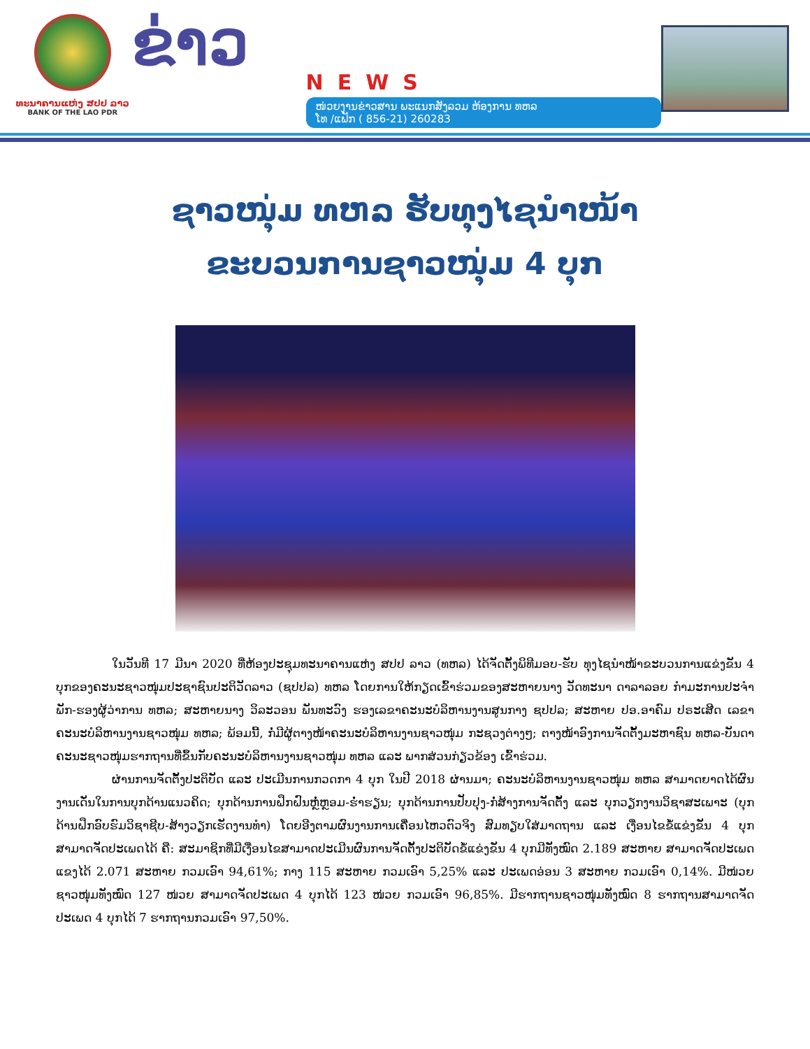ທະນາຄານແຫ່ງ ສປປ ລາວ
BANK OF THE LAO PDR
ຂ່າວ
NEWS
ໜ່ວຍງານຂ່າວສານ ພະແນກສັງລວມ ຫ້ອງການ ທຫລ
ໂທ /ແຟັກ ( 856-21) 260283
ຊາວໜຸ່ມ ທຫລ ຮັບທຸງໄຊນຳໜ້າ
ຂະບວນການຊາວໜຸ່ມ 4 ບຸກ
ໃນວັນທີ 17 ມີນາ 2020 ທີ່ຫ້ອງປະຊຸມທະນາຄານແຫ່ງ ສປປ ລາວ (ທຫລ) ໄດ້ຈັດຕັ້ງພິທີມອບ-ຮັບ ທຸງໄຊນຳໜ້າຂະບວນການແຂ່ງຂັນ 4 ບຸກຂອງຄະນະຊາວໜຸ່ມປະຊາຊົນປະຕິວັດລາວ (ຊປປລ) ທຫລ ໂດຍການໃຫ້ກຽດເຂົ້າຮ່ວມຂອງສະຫາຍນາງ ວັດທະນາ ດາລາລອຍ ກຳມະການປະຈຳພັກ-ຮອງຜູ້ວ່າການ ທຫລ; ສະຫາຍນາງ ວິລະວອນ ພັນທະວົງ ຮອງເລຂາຄະນະບໍລິຫານງານສູນກາງ ຊປປລ; ສະຫາຍ ປອ.ອາຄົມ ປຣະເສີດ ເລຂາຄະນະບໍລິຫານງານຊາວໜຸ່ມ ທຫລ; ພ້ອມນີ້, ກໍ່ມີຜູ້ຕາງໜ້າຄະນະບໍລິຫານງານຊາວໜຸ່ມ ກະຊວງຕ່າງໆ; ຕາງໜ້າອົງການຈັດຕັ້ງມະຫາຊົນ ທຫລ-ບັນດາຄະນະຊາວໜຸ່ມຮາກຖານທີ່ຂຶ້ນກັບຄະນະບໍລິຫານງານຊາວໜຸ່ມ ທຫລ ແລະ ພາກສ່ວນກ່ຽວຂ້ອງ ເຂົ້າຮ່ວມ.
ຜ່ານການຈັດຕັ້ງປະຕິບັດ ແລະ ປະເມີນການກວດກາ 4 ບຸກ ໃນປີ 2018 ຜ່ານມາ; ຄະນະບໍລິຫານງານຊາວໜຸ່ມ ທຫລ ສາມາດຍາດໄດ້ຜົນງານເດັ່ນໃນການບຸກດ້ານແນວຄິດ; ບຸກດ້ານການຝຶກຝົນຫຼໍ່ຫຼອມ-ຮໍ່າຮຽນ; ບຸກດ້ານການປັບປຸງ-ກໍ່ສ້າງການຈັດຕັ້ງ ແລະ ບຸກວຽກງານວິຊາສະເພາະ (ບຸກດ້ານຝຶກອົບຮົມວິຊາຊີບ-ສ້າງວຽກເຮັດງານທຳ) ໂດຍອີງຕາມຜົນງານການເຄື່ອນໄຫວຕົວຈິງ ສົມທຽບໃສ່ມາດຖານ ແລະ ເງື່ອນໄຂຂໍ້ແຂ່ງຂັນ 4 ບຸກ ສາມາດຈັດປະເພດໄດ້ ຄື: ສະມາຊິກທີ່ມີເງື່ອນໄຂສາມາດປະເມີນຜົນການຈັດຕັ້ງປະຕິບັດຂໍ້ແຂ່ງຂັນ 4 ບຸກມີທັງໝົດ 2.189 ສະຫາຍ ສາມາດຈັດປະເພດແຂງໄດ້ 2.071 ສະຫາຍ ກວມເອົາ 94,61%; ກາງ 115 ສະຫາຍ ກວມເອົາ 5,25% ແລະ ປະເພດອ່ອນ 3 ສະຫາຍ ກວມເອົາ 0,14%. ມີໜ່ວຍຊາວໜຸ່ມທັງໝົດ 127 ໜ່ວຍ ສາມາດຈັດປະເພດ 4 ບຸກໄດ້ 123 ໜ່ວຍ ກວມເອົາ 96,85%. ມີຮາກຖານຊາວໜຸ່ມທັງໝົດ 8 ຮາກຖານສາມາດຈັດປະເພດ 4 ບຸກໄດ້ 7 ຮາກຖານກວມເອົາ 97,50%.